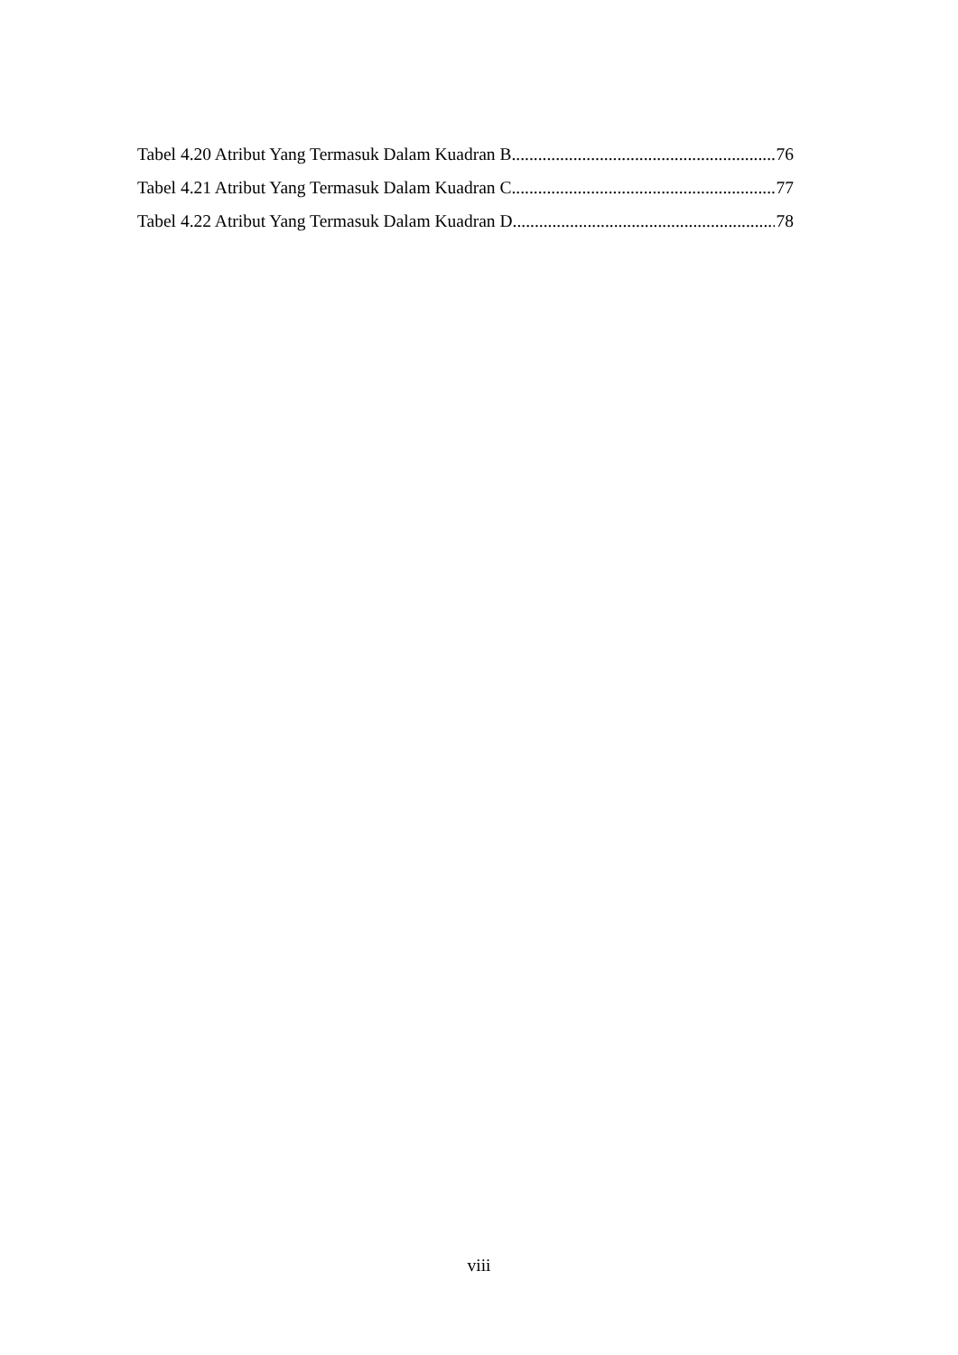Tabel 4.20 Atribut Yang Termasuk Dalam Kuadran B 76
Tabel 4.21 Atribut Yang Termasuk Dalam Kuadran C 77
Tabel 4.22 Atribut Yang Termasuk Dalam Kuadran D 78
viii